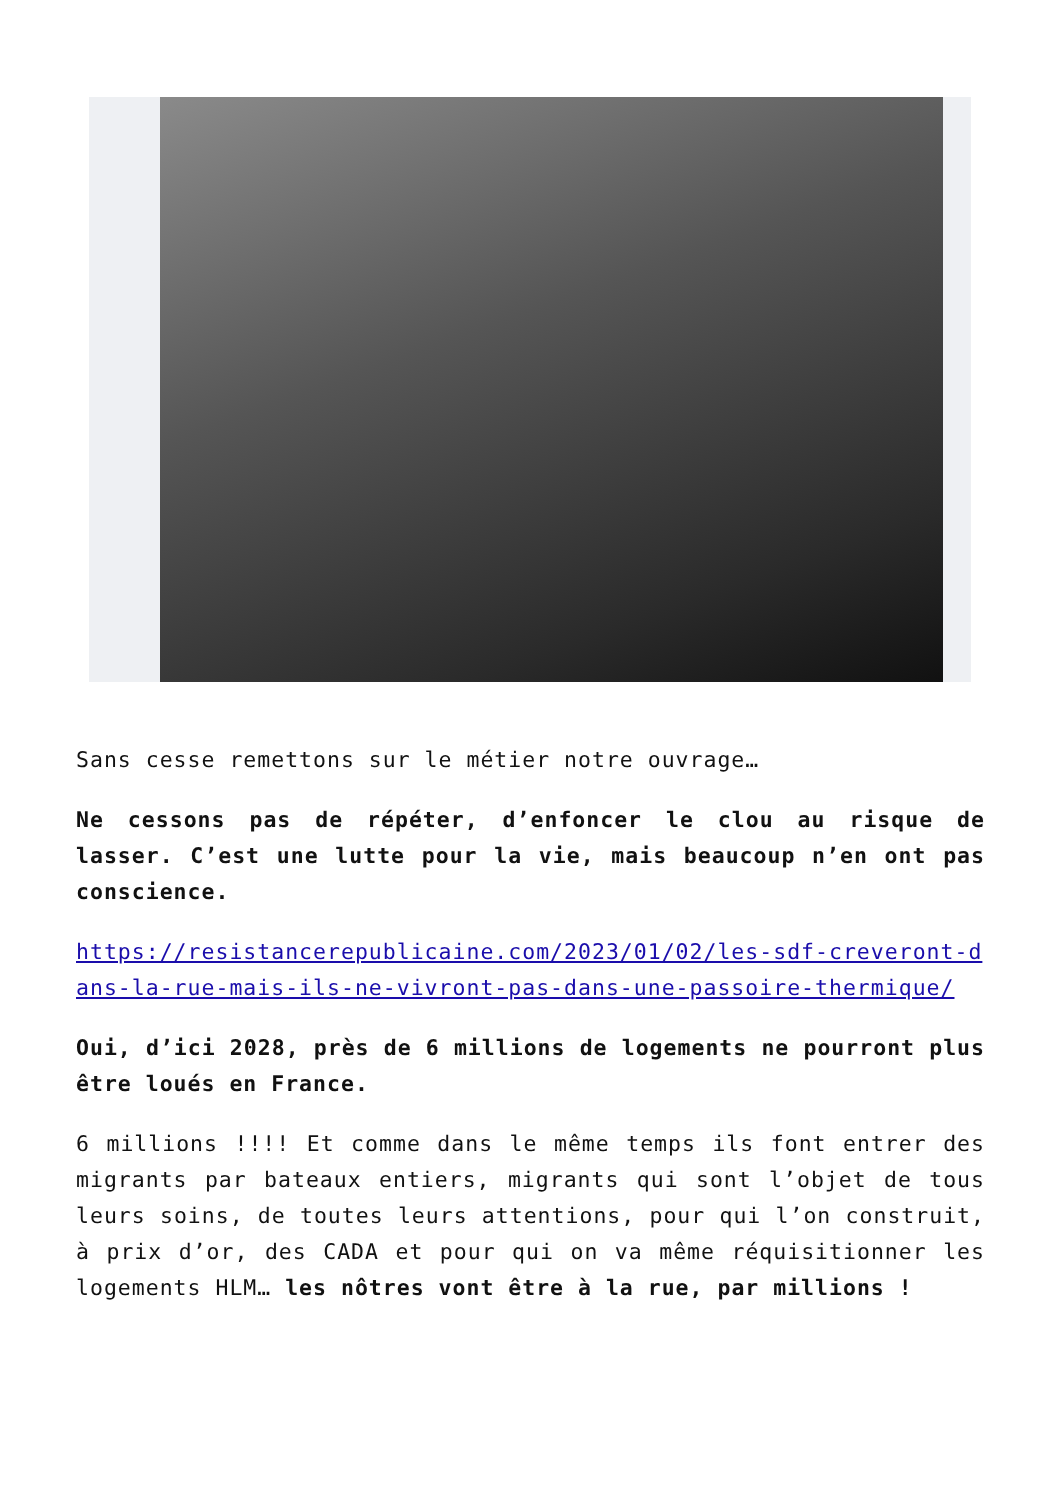Sans cesse remettons sur le métier notre ouvrage…
Ne cessons pas de répéter, d’enfoncer le clou au risque de lasser. C’est une lutte pour la vie, mais beaucoup n’en ont pas conscience.
https://resistancerepublicaine.com/2023/01/02/les-sdf-creveront-dans-la-rue-mais-ils-ne-vivront-pas-dans-une-passoire-thermique/
Oui, d’ici 2028, près de 6 millions de logements ne pourront plus être loués en France.
6 millions !!!! Et comme dans le même temps ils font entrer des migrants par bateaux entiers, migrants qui sont l’objet de tous leurs soins, de toutes leurs attentions, pour qui l’on construit, à prix d’or, des CADA et pour qui on va même réquisitionner les logements HLM… les nôtres vont être à la rue, par millions !